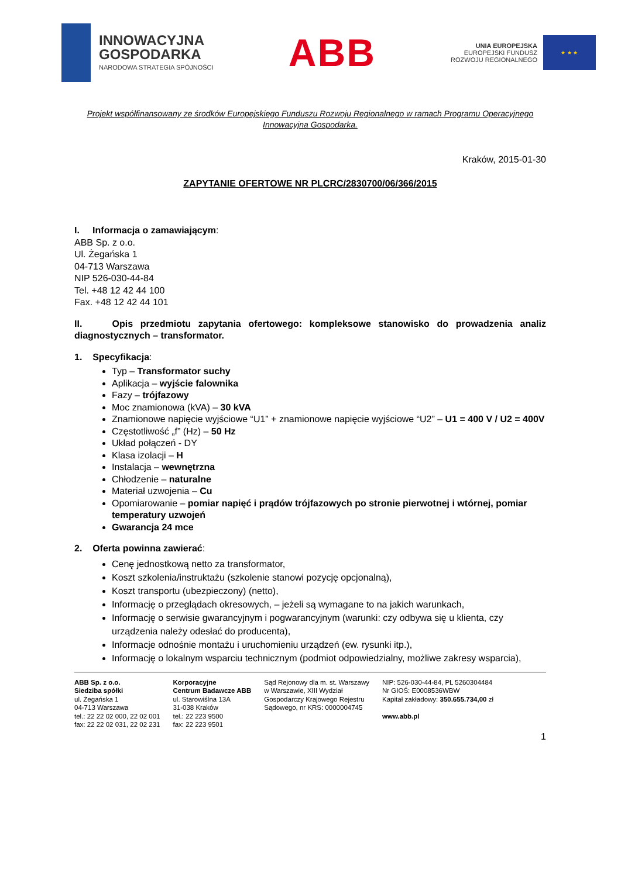INNOWACYJNA
GOSPODARKA
NARODOWA STRATEGIA SPÓJNOŚCI
ABB
UNIA EUROPEJSKA
EUROPEJSKI FUNDUSZ
ROZWOJU REGIONALNEGO
★ ★ ★
Projekt współfinansowany ze środków Europejskiego Funduszu Rozwoju Regionalnego w ramach Programu Operacyjnego Innowacyjna Gospodarka.
Kraków, 2015-01-30
ZAPYTANIE OFERTOWE NR PLCRC/2830700/06/366/2015
I. Informacja o zamawiającym:
ABB Sp. z o.o.
Ul. Żegańska 1
04-713 Warszawa
NIP 526-030-44-84
Tel. +48 12 42 44 100
Fax. +48 12 42 44 101
II. Opis przedmiotu zapytania ofertowego: kompleksowe stanowisko do prowadzenia analiz diagnostycznych – transformator.
1. Specyfikacja:
Typ – Transformator suchy
Aplikacja – wyjście falownika
Fazy – trójfazowy
Moc znamionowa (kVA) – 30 kVA
Znamionowe napięcie wyjściowe “U1” + znamionowe napięcie wyjściowe “U2” – U1 = 400 V / U2 = 400V
Częstotliwość „f” (Hz) – 50 Hz
Układ połączeń - DY
Klasa izolacji – H
Instalacja – wewnętrzna
Chłodzenie – naturalne
Materiał uzwojenia – Cu
Opomiarowanie – pomiar napięć i prądów trójfazowych po stronie pierwotnej i wtórnej, pomiar temperatury uzwojeń
Gwarancja 24 mce
2. Oferta powinna zawierać:
Cenę jednostkową netto za transformator,
Koszt szkolenia/instruktażu (szkolenie stanowi pozycję opcjonalną),
Koszt transportu (ubezpieczony) (netto),
Informację o przeglądach okresowych, – jeżeli są wymagane to na jakich warunkach,
Informację o serwisie gwarancyjnym i pogwarancyjnym (warunki: czy odbywa się u klienta, czy urządzenia należy odesłać do producenta),
Informacje odnośnie montażu i uruchomieniu urządzeń (ew. rysunki itp.),
Informację o lokalnym wsparciu technicznym (podmiot odpowiedzialny, możliwe zakresy wsparcia),
ABB Sp. z o.o.
Siedziba spółki
ul. Żegańska 1
04-713 Warszawa
tel.: 22 22 02 000, 22 02 001
fax: 22 22 02 031, 22 02 231
Korporacyjne
Centrum Badawcze ABB
ul. Starowiślna 13A
31-038 Kraków
tel.: 22 223 9500
fax: 22 223 9501
Sąd Rejonowy dla m. st. Warszawy
w Warszawie, XIII Wydział
Gospodarczy Krajowego Rejestru
Sądowego, nr KRS: 0000004745
NIP: 526-030-44-84, PL 5260304484
Nr GIOŚ: E0008536WBW
Kapitał zakładowy: 350.655.734,00 zł
www.abb.pl
1